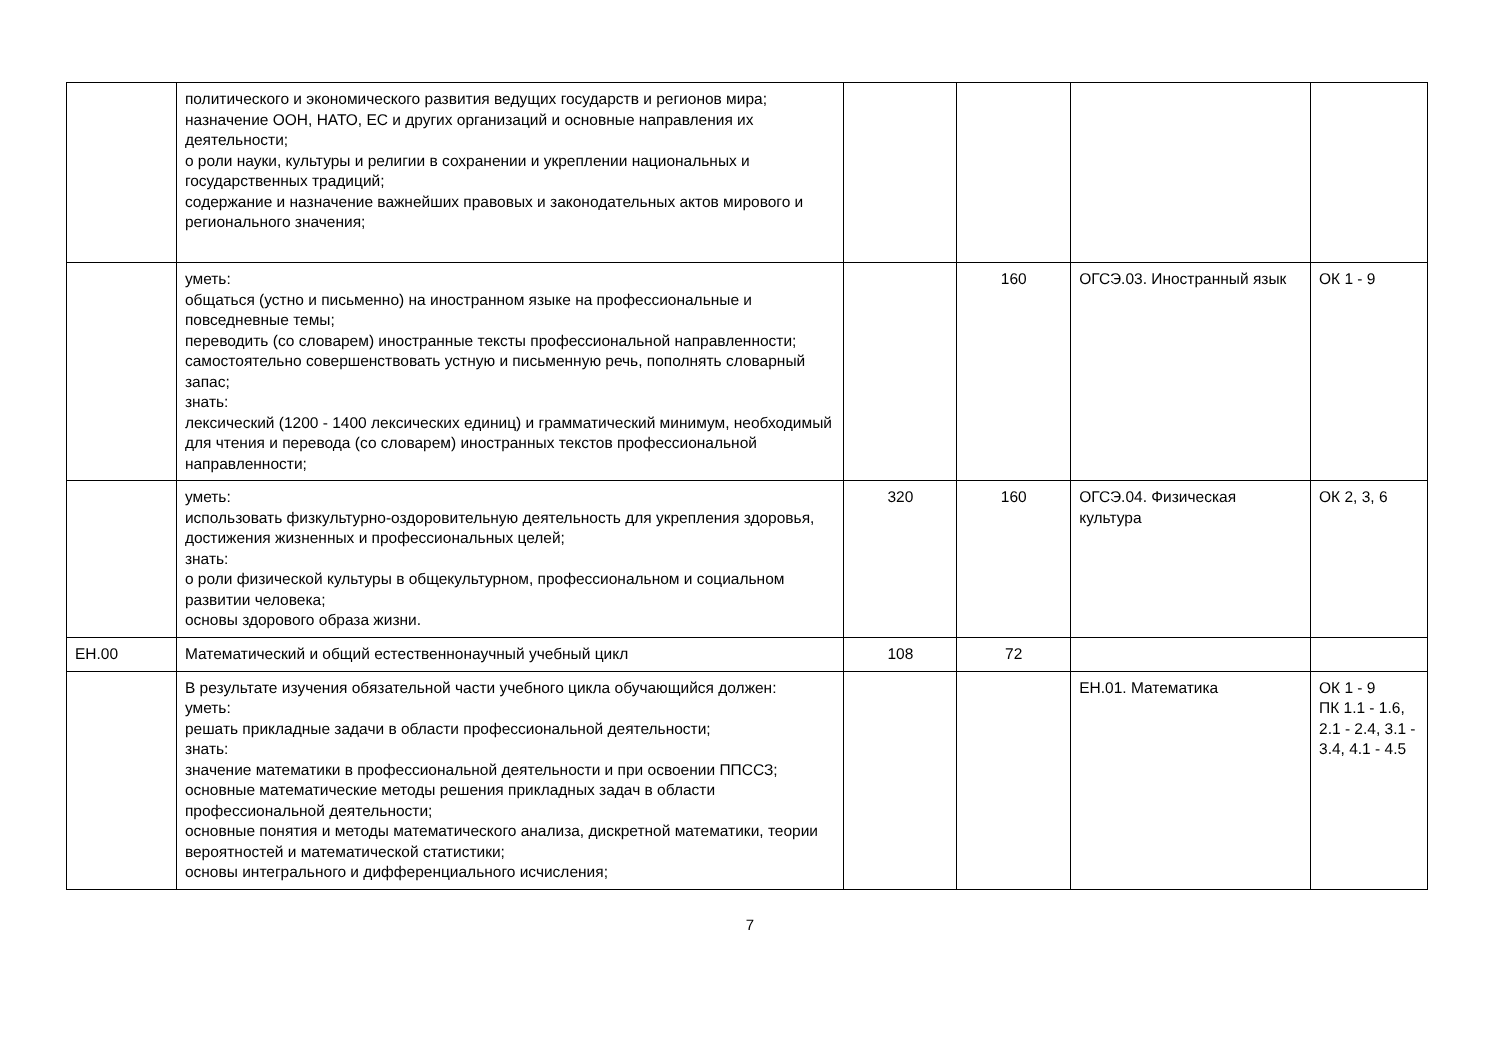| | политического и экономического развития ведущих государств и регионов мира; назначение ООН, НАТО, ЕС и других организаций и основные направления их деятельности; о роли науки, культуры и религии в сохранении и укреплении национальных и государственных традиций; содержание и назначение важнейших правовых и законодательных актов мирового и регионального значения; | | | | |
| | уметь: общаться (устно и письменно) на иностранном языке на профессиональные и повседневные темы; переводить (со словарем) иностранные тексты профессиональной направленности; самостоятельно совершенствовать устную и письменную речь, пополнять словарный запас; знать: лексический (1200 - 1400 лексических единиц) и грамматический минимум, необходимый для чтения и перевода (со словарем) иностранных текстов профессиональной направленности; | | 160 | ОГСЭ.03. Иностранный язык | ОК 1 - 9 |
| | уметь: использовать физкультурно-оздоровительную деятельность для укрепления здоровья, достижения жизненных и профессиональных целей; знать: о роли физической культуры в общекультурном, профессиональном и социальном развитии человека; основы здорового образа жизни. | 320 | 160 | ОГСЭ.04. Физическая культура | ОК 2, 3, 6 |
| ЕН.00 | Математический и общий естественнонаучный учебный цикл | 108 | 72 | | |
| | В результате изучения обязательной части учебного цикла обучающийся должен: уметь: решать прикладные задачи в области профессиональной деятельности; знать: значение математики в профессиональной деятельности и при освоении ППССЗ; основные математические методы решения прикладных задач в области профессиональной деятельности; основные понятия и методы математического анализа, дискретной математики, теории вероятностей и математической статистики; основы интегрального и дифференциального исчисления; | | | ЕН.01. Математика | ОК 1 - 9 ПК 1.1 - 1.6, 2.1 - 2.4, 3.1 - 3.4, 4.1 - 4.5 |
7